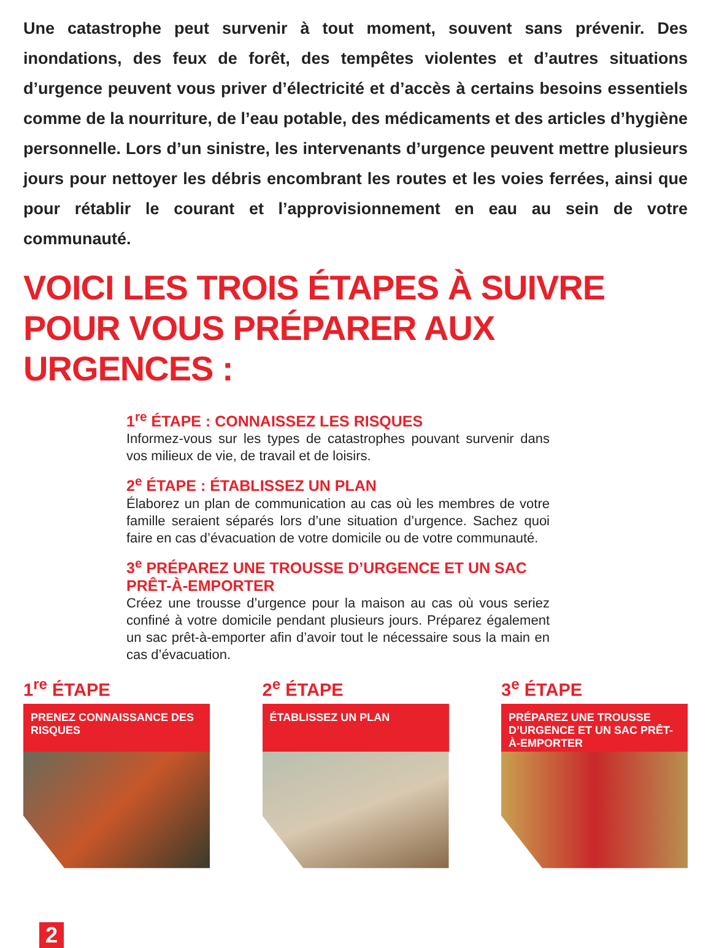Une catastrophe peut survenir à tout moment, souvent sans prévenir. Des inondations, des feux de forêt, des tempêtes violentes et d’autres situations d’urgence peuvent vous priver d’électricité et d’accès à certains besoins essentiels comme de la nourriture, de l’eau potable, des médicaments et des articles d’hygiène personnelle. Lors d’un sinistre, les intervenants d’urgence peuvent mettre plusieurs jours pour nettoyer les débris encombrant les routes et les voies ferrées, ainsi que pour rétablir le courant et l’approvisionnement en eau au sein de votre communauté.
VOICI LES TROIS ÉTAPES À SUIVRE POUR VOUS PRÉPARER AUX URGENCES :
1<sup>re</sup> ÉTAPE : CONNAISSEZ LES RISQUES
Informez-vous sur les types de catastrophes pouvant survenir dans vos milieux de vie, de travail et de loisirs.
2<sup>e</sup> ÉTAPE : ÉTABLISSEZ UN PLAN
Élaborez un plan de communication au cas où les membres de votre famille seraient séparés lors d’une situation d’urgence. Sachez quoi faire en cas d’évacuation de votre domicile ou de votre communauté.
3<sup>e</sup> PRÉPAREZ UNE TROUSSE D’URGENCE ET UN SAC PRÊT-À-EMPORTER
Créez une trousse d’urgence pour la maison au cas où vous seriez confiné à votre domicile pendant plusieurs jours. Préparez également un sac prêt-à-emporter afin d’avoir tout le nécessaire sous la main en cas d’évacuation.
1<sup>re</sup> ÉTAPE
PRENEZ CONNAISSANCE DES RISQUES
2<sup>e</sup> ÉTAPE
ÉTABLISSEZ UN PLAN
3<sup>e</sup> ÉTAPE
PRÉPAREZ UNE TROUSSE D’URGENCE ET UN SAC PRÊT-À-EMPORTER
2